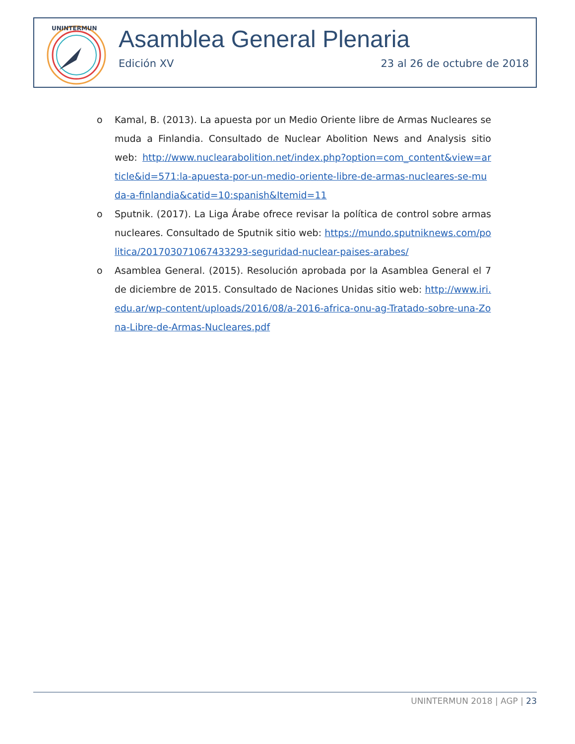UNINTERMUN
Asamblea General Plenaria
Edición XV 23 al 26 de octubre de 2018
o Kamal, B. (2013). La apuesta por un Medio Oriente libre de Armas Nucleares se muda a Finlandia. Consultado de Nuclear Abolition News and Analysis sitio web: http://www.nuclearabolition.net/index.php?option=com_content&view=article&id=571:la-apuesta-por-un-medio-oriente-libre-de-armas-nucleares-se-muda-a-finlandia&catid=10:spanish&Itemid=11
o Sputnik. (2017). La Liga Árabe ofrece revisar la política de control sobre armas nucleares. Consultado de Sputnik sitio web: https://mundo.sputniknews.com/politica/201703071067433293-seguridad-nuclear-paises-arabes/
o Asamblea General. (2015). Resolución aprobada por la Asamblea General el 7 de diciembre de 2015. Consultado de Naciones Unidas sitio web: http://www.iri.edu.ar/wp-content/uploads/2016/08/a-2016-africa-onu-ag-Tratado-sobre-una-Zona-Libre-de-Armas-Nucleares.pdf
UNINTERMUN 2018 | AGP | 23